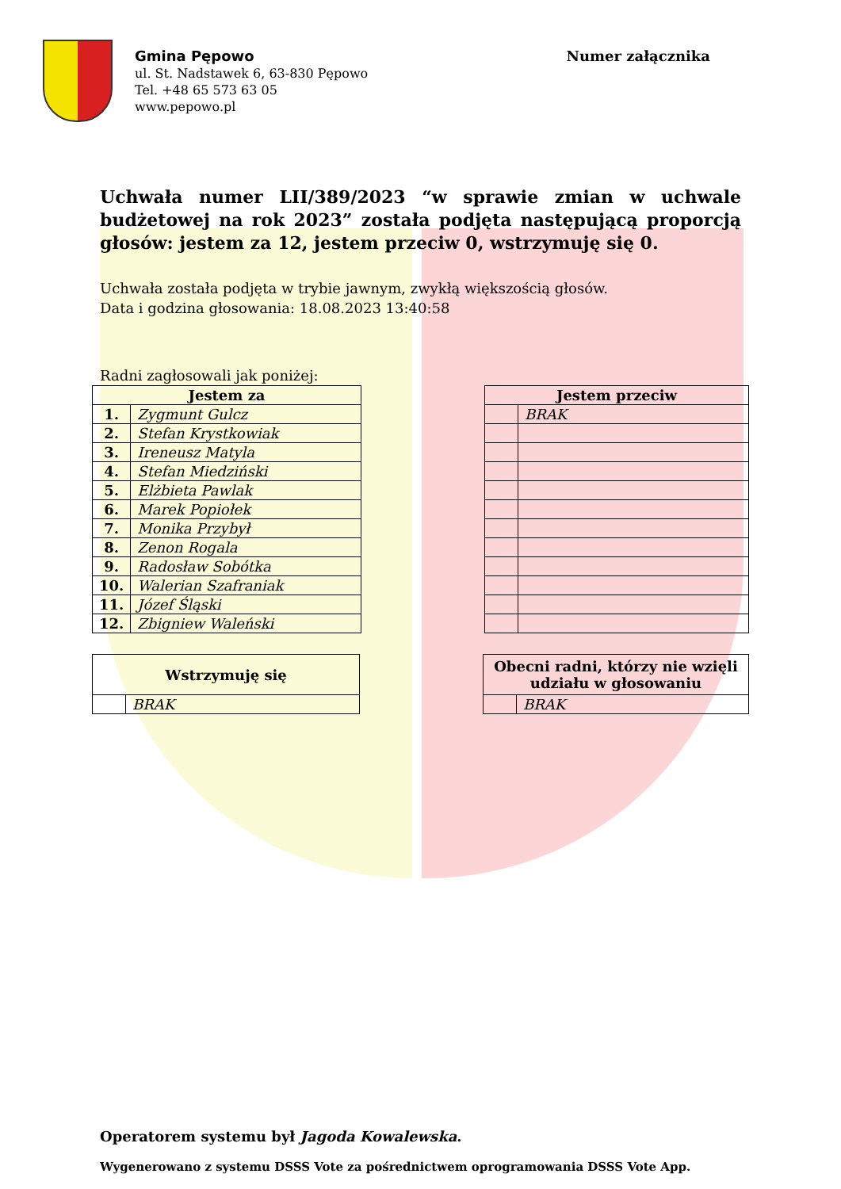Gmina Pępowo
ul. St. Nadstawek 6, 63-830 Pępowo
Tel. +48 65 573 63 05
www.pepowo.pl
Numer załącznika
Uchwała numer LII/389/2023 “w sprawie zmian w uchwale budżetowej na rok 2023” została podjęta następującą proporcją głosów: jestem za 12, jestem przeciw 0, wstrzymuję się 0.
Uchwała została podjęta w trybie jawnym, zwykłą większością głosów.
Data i godzina głosowania: 18.08.2023 13:40:58
Radni zagłosowali jak poniżej:
| Jestem za | |
| --- | --- |
| 1. | Zygmunt Gulcz |
| 2. | Stefan Krystkowiak |
| 3. | Ireneusz Matyla |
| 4. | Stefan Miedziński |
| 5. | Elżbieta Pawlak |
| 6. | Marek Popiołek |
| 7. | Monika Przybył |
| 8. | Zenon Rogala |
| 9. | Radosław Sobótka |
| 10. | Walerian Szafraniak |
| 11. | Józef Śląski |
| 12. | Zbigniew Waleński |
| Jestem przeciw | |
| --- | --- |
| | BRAK |
| Wstrzymuję się | |
| --- | --- |
| | BRAK |
| Obecni radni, którzy nie wzięli udziału w głosowaniu | |
| --- | --- |
| | BRAK |
Operatorem systemu był Jagoda Kowalewska.
Wygenerowano z systemu DSSS Vote za pośrednictwem oprogramowania DSSS Vote App.